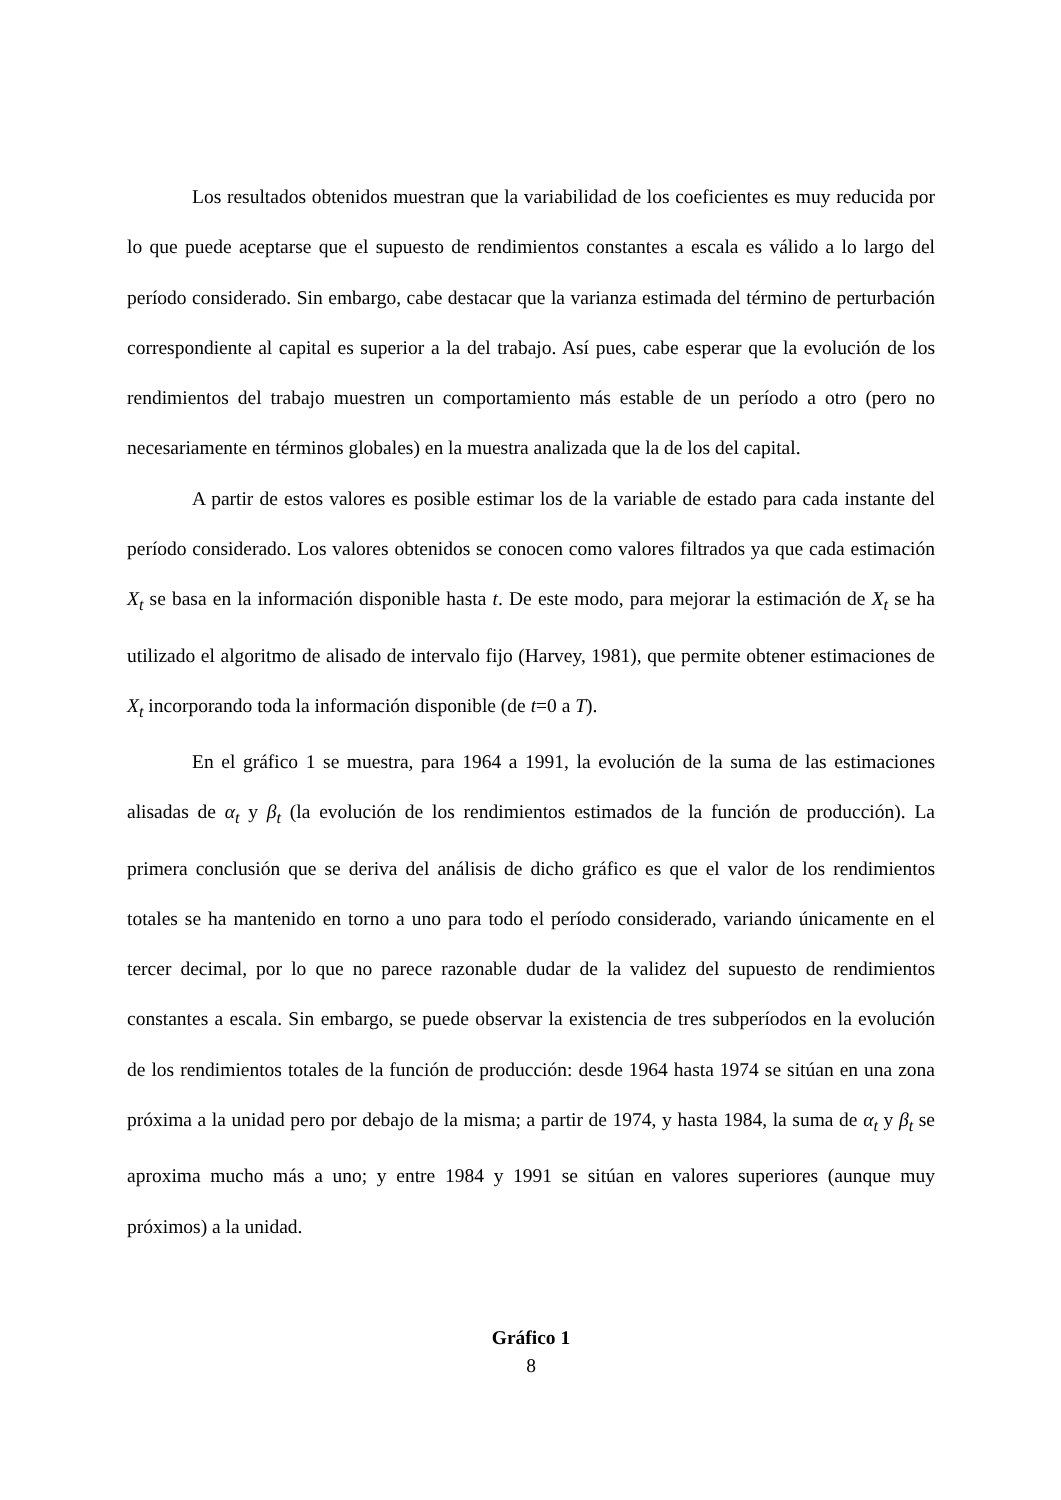Los resultados obtenidos muestran que la variabilidad de los coeficientes es muy reducida por lo que puede aceptarse que el supuesto de rendimientos constantes a escala es válido a lo largo del período considerado. Sin embargo, cabe destacar que la varianza estimada del término de perturbación correspondiente al capital es superior a la del trabajo. Así pues, cabe esperar que la evolución de los rendimientos del trabajo muestren un comportamiento más estable de un período a otro (pero no necesariamente en términos globales) en la muestra analizada que la de los del capital.
A partir de estos valores es posible estimar los de la variable de estado para cada instante del período considerado. Los valores obtenidos se conocen como valores filtrados ya que cada estimación X<sub>t</sub> se basa en la información disponible hasta t. De este modo, para mejorar la estimación de X<sub>t</sub> se ha utilizado el algoritmo de alisado de intervalo fijo (Harvey, 1981), que permite obtener estimaciones de X<sub>t</sub> incorporando toda la información disponible (de t=0 a T).
En el gráfico 1 se muestra, para 1964 a 1991, la evolución de la suma de las estimaciones alisadas de α<sub>t</sub> y β<sub>t</sub> (la evolución de los rendimientos estimados de la función de producción). La primera conclusión que se deriva del análisis de dicho gráfico es que el valor de los rendimientos totales se ha mantenido en torno a uno para todo el período considerado, variando únicamente en el tercer decimal, por lo que no parece razonable dudar de la validez del supuesto de rendimientos constantes a escala. Sin embargo, se puede observar la existencia de tres subperíodos en la evolución de los rendimientos totales de la función de producción: desde 1964 hasta 1974 se sitúan en una zona próxima a la unidad pero por debajo de la misma; a partir de 1974, y hasta 1984, la suma de α<sub>t</sub> y β<sub>t</sub> se aproxima mucho más a uno; y entre 1984 y 1991 se sitúan en valores superiores (aunque muy próximos) a la unidad.
Gráfico 1
8